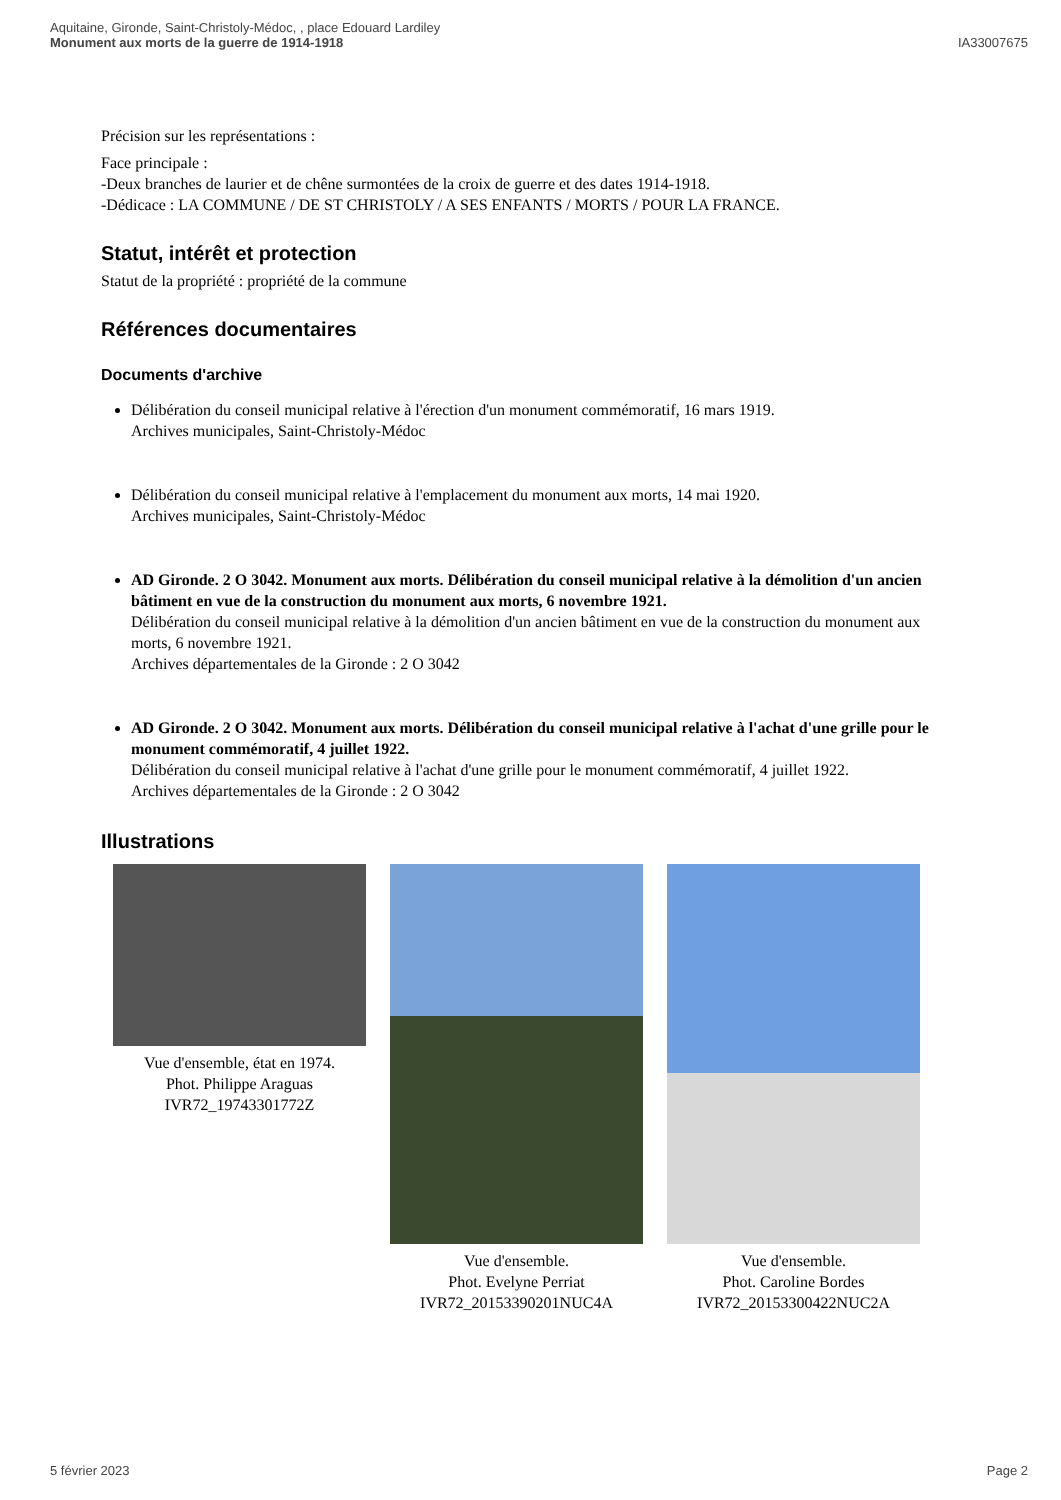Aquitaine, Gironde, Saint-Christoly-Médoc, , place Edouard Lardiley
Monument aux morts de la guerre de 1914-1918
IA33007675
Précision sur les représentations :
Face principale :
-Deux branches de laurier et de chêne surmontées de la croix de guerre et des dates 1914-1918.
-Dédicace : LA COMMUNE / DE ST CHRISTOLY / A SES ENFANTS / MORTS / POUR LA FRANCE.
Statut, intérêt et protection
Statut de la propriété : propriété de la commune
Références documentaires
Documents d'archive
Délibération du conseil municipal relative à l'érection d'un monument commémoratif, 16 mars 1919.
Archives municipales, Saint-Christoly-Médoc
Délibération du conseil municipal relative à l'emplacement du monument aux morts, 14 mai 1920.
Archives municipales, Saint-Christoly-Médoc
AD Gironde. 2 O 3042. Monument aux morts. Délibération du conseil municipal relative à la démolition d'un ancien bâtiment en vue de la construction du monument aux morts, 6 novembre 1921.
Délibération du conseil municipal relative à la démolition d'un ancien bâtiment en vue de la construction du monument aux morts, 6 novembre 1921.
Archives départementales de la Gironde : 2 O 3042
AD Gironde. 2 O 3042. Monument aux morts. Délibération du conseil municipal relative à l'achat d'une grille pour le monument commémoratif, 4 juillet 1922.
Délibération du conseil municipal relative à l'achat d'une grille pour le monument commémoratif, 4 juillet 1922.
Archives départementales de la Gironde : 2 O 3042
Illustrations
Vue d'ensemble, état en 1974.
Phot. Philippe Araguas
IVR72_19743301772Z
Vue d'ensemble.
Phot. Evelyne Perriat
IVR72_20153390201NUC4A
Vue d'ensemble.
Phot. Caroline Bordes
IVR72_20153300422NUC2A
5 février 2023 Page 2